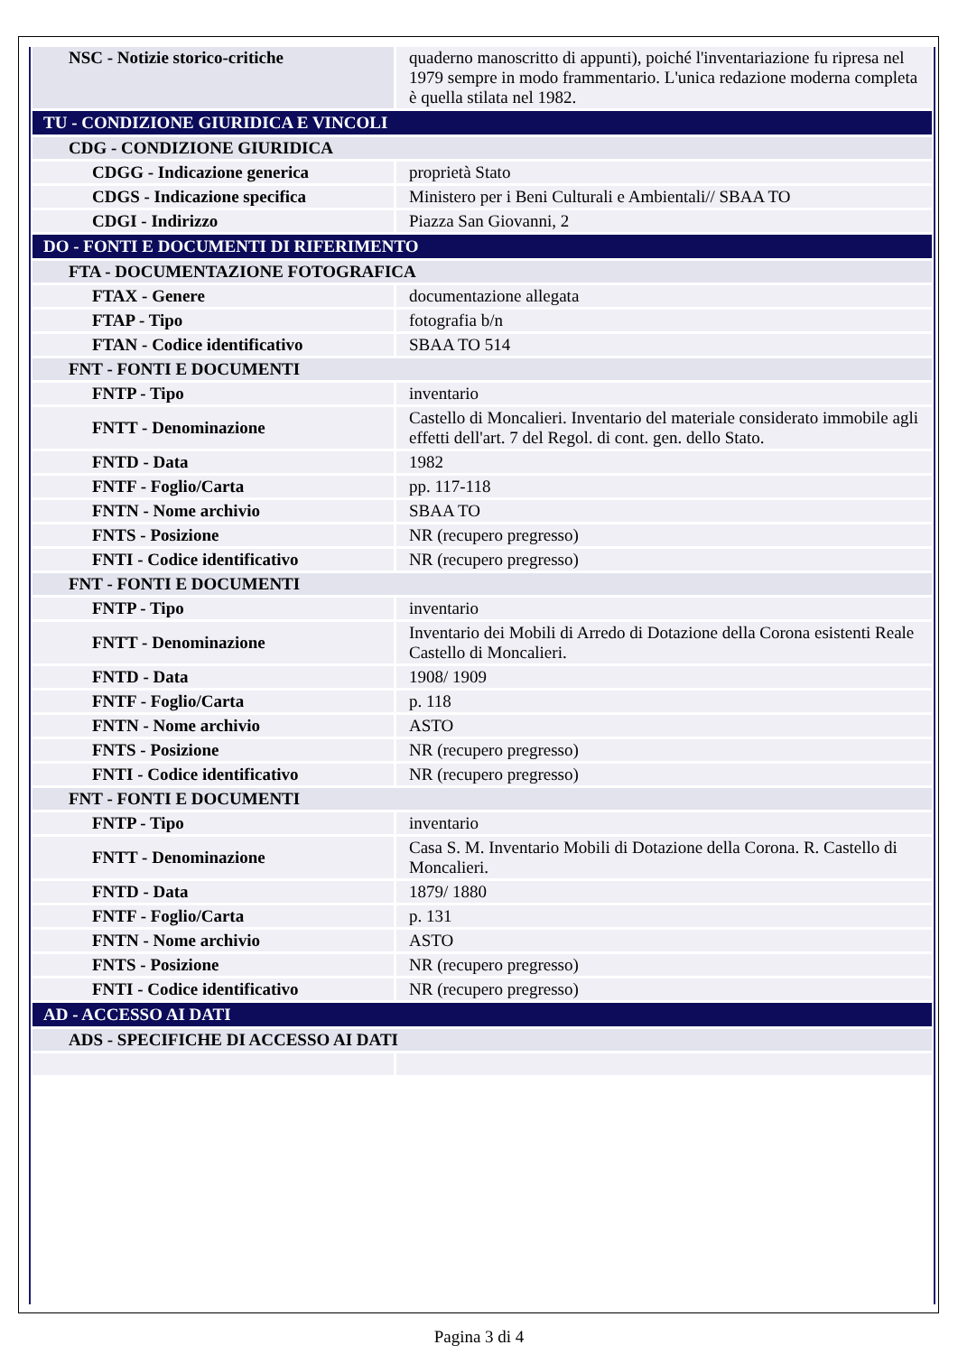| NSC - Notizie storico-critiche | quaderno manoscritto di appunti), poiché l'inventariazione fu ripresa nel 1979 sempre in modo frammentario. L'unica redazione moderna completa è quella stilata nel 1982. |
| TU - CONDIZIONE GIURIDICA E VINCOLI | |
| CDG - CONDIZIONE GIURIDICA | |
| CDGG - Indicazione generica | proprietà Stato |
| CDGS - Indicazione specifica | Ministero per i Beni Culturali e Ambientali// SBAA TO |
| CDGI - Indirizzo | Piazza San Giovanni, 2 |
| DO - FONTI E DOCUMENTI DI RIFERIMENTO | |
| FTA - DOCUMENTAZIONE FOTOGRAFICA | |
| FTAX - Genere | documentazione allegata |
| FTAP - Tipo | fotografia b/n |
| FTAN - Codice identificativo | SBAA TO 514 |
| FNT - FONTI E DOCUMENTI | |
| FNTP - Tipo | inventario |
| FNTT - Denominazione | Castello di Moncalieri. Inventario del materiale considerato immobile agli effetti dell'art. 7 del Regol. di cont. gen. dello Stato. |
| FNTD - Data | 1982 |
| FNTF - Foglio/Carta | pp. 117-118 |
| FNTN - Nome archivio | SBAA TO |
| FNTS - Posizione | NR (recupero pregresso) |
| FNTI - Codice identificativo | NR (recupero pregresso) |
| FNT - FONTI E DOCUMENTI | |
| FNTP - Tipo | inventario |
| FNTT - Denominazione | Inventario dei Mobili di Arredo di Dotazione della Corona esistenti Reale Castello di Moncalieri. |
| FNTD - Data | 1908/ 1909 |
| FNTF - Foglio/Carta | p. 118 |
| FNTN - Nome archivio | ASTO |
| FNTS - Posizione | NR (recupero pregresso) |
| FNTI - Codice identificativo | NR (recupero pregresso) |
| FNT - FONTI E DOCUMENTI | |
| FNTP - Tipo | inventario |
| FNTT - Denominazione | Casa S. M. Inventario Mobili di Dotazione della Corona. R. Castello di Moncalieri. |
| FNTD - Data | 1879/ 1880 |
| FNTF - Foglio/Carta | p. 131 |
| FNTN - Nome archivio | ASTO |
| FNTS - Posizione | NR (recupero pregresso) |
| FNTI - Codice identificativo | NR (recupero pregresso) |
| AD - ACCESSO AI DATI | |
| ADS - SPECIFICHE DI ACCESSO AI DATI | |
Pagina 3 di 4